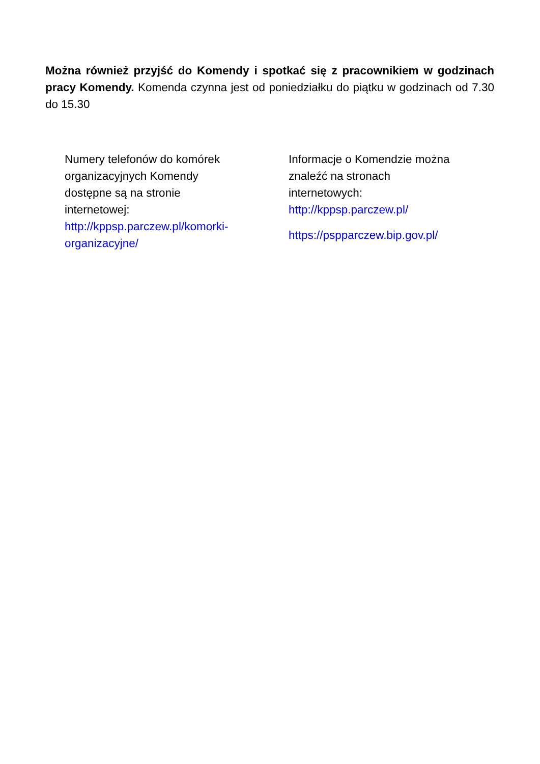Można również przyjść do Komendy i spotkać się z pracownikiem w godzinach pracy Komendy. Komenda czynna jest od poniedziałku do piątku w godzinach od 7.30 do 15.30
Numery telefonów do komórek
organizacyjnych Komendy
dostępne są na stronie
internetowej:
http://kppsp.parczew.pl/komorki-
organizacyjne/
Informacje o Komendzie można
znaleźć na stronach
internetowych:
http://kppsp.parczew.pl/
https://pspparczew.bip.gov.pl/